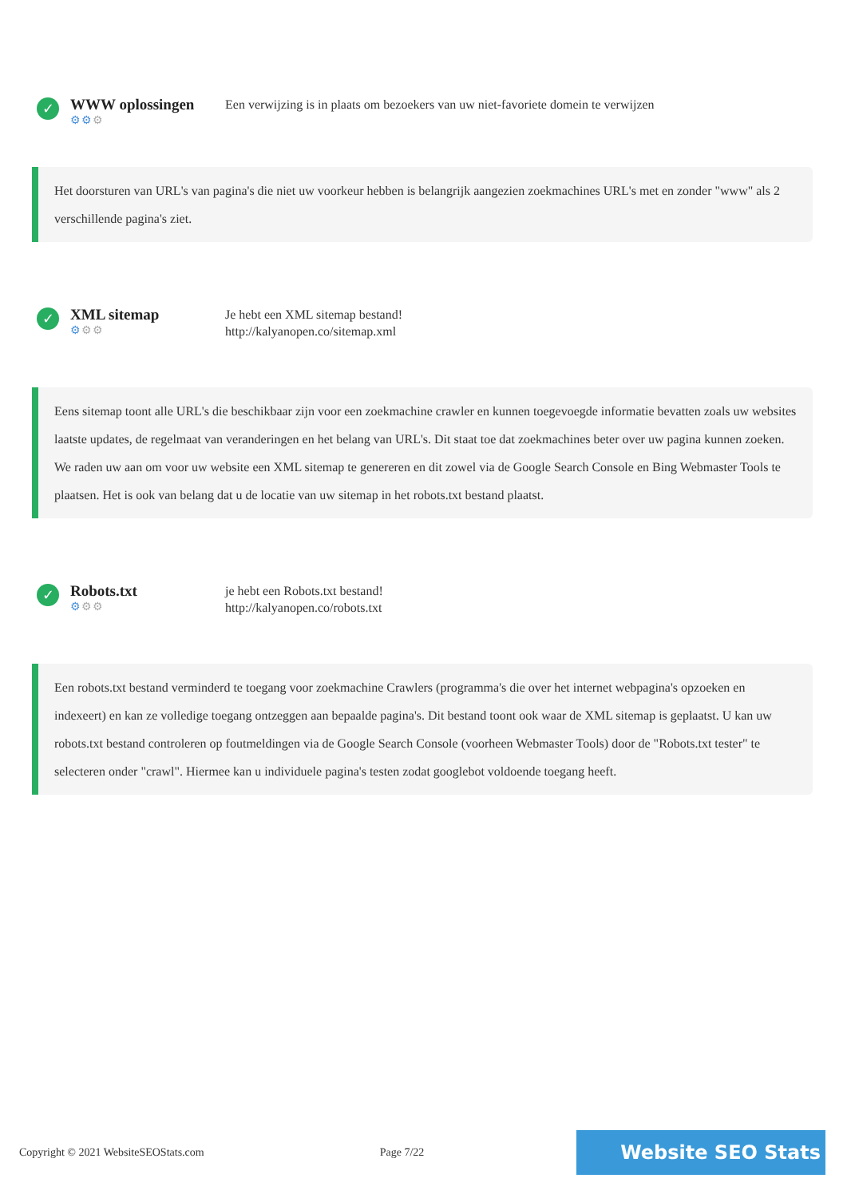✓
WWW oplossingen
⚙⚙⚙
Een verwijzing is in plaats om bezoekers van uw niet-favoriete domein te verwijzen
Het doorsturen van URL's van pagina's die niet uw voorkeur hebben is belangrijk aangezien zoekmachines URL's met en zonder "www" als 2 verschillende pagina's ziet.
✓
XML sitemap
⚙⚙⚙
Je hebt een XML sitemap bestand!
http://kalyanopen.co/sitemap.xml
Eens sitemap toont alle URL's die beschikbaar zijn voor een zoekmachine crawler en kunnen toegevoegde informatie bevatten zoals uw websites laatste updates, de regelmaat van veranderingen en het belang van URL's. Dit staat toe dat zoekmachines beter over uw pagina kunnen zoeken.
We raden uw aan om voor uw website een XML sitemap te genereren en dit zowel via de Google Search Console en Bing Webmaster Tools te plaatsen. Het is ook van belang dat u de locatie van uw sitemap in het robots.txt bestand plaatst.
✓
Robots.txt
⚙⚙⚙
je hebt een Robots.txt bestand!
http://kalyanopen.co/robots.txt
Een robots.txt bestand verminderd te toegang voor zoekmachine Crawlers (programma's die over het internet webpagina's opzoeken en indexeert) en kan ze volledige toegang ontzeggen aan bepaalde pagina's. Dit bestand toont ook waar de XML sitemap is geplaatst. U kan uw robots.txt bestand controleren op foutmeldingen via de Google Search Console (voorheen Webmaster Tools) door de "Robots.txt tester" te selecteren onder "crawl". Hiermee kan u individuele pagina's testen zodat googlebot voldoende toegang heeft.
Copyright © 2021 WebsiteSEOStats.com Page 7/22
Website SEO Stats